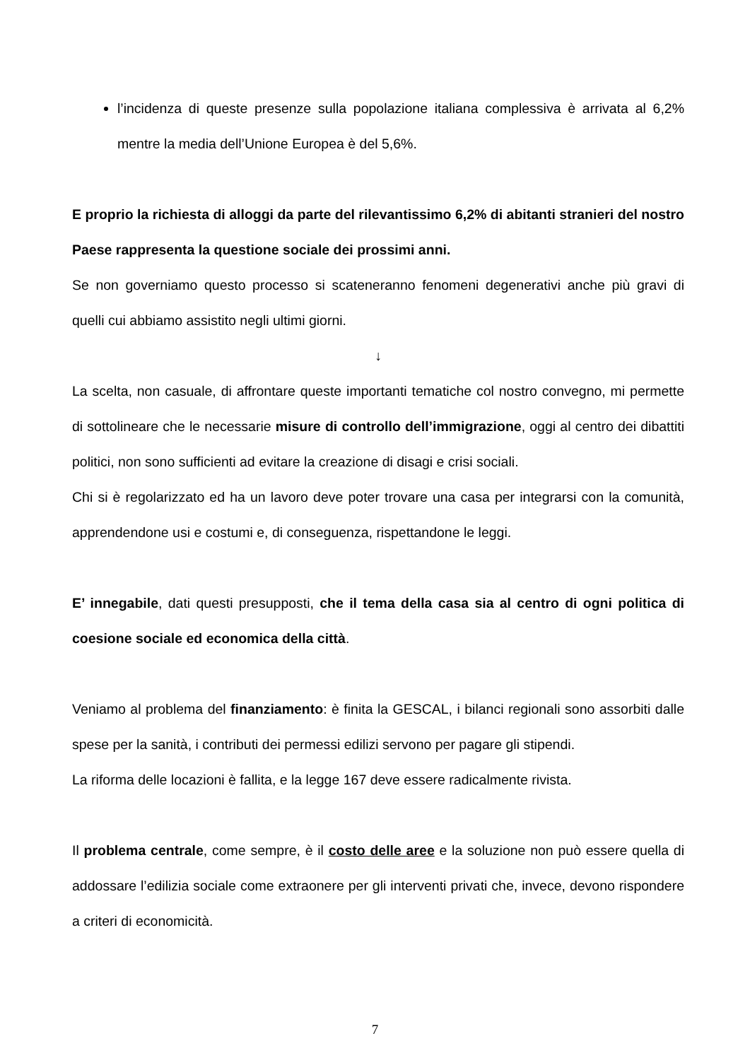l’incidenza di queste presenze sulla popolazione italiana complessiva è arrivata al 6,2% mentre la media dell’Unione Europea è del 5,6%.
E proprio la richiesta di alloggi da parte del rilevantissimo 6,2% di abitanti stranieri del nostro Paese rappresenta la questione sociale dei prossimi anni.
Se non governiamo questo processo si scateneranno fenomeni degenerativi anche più gravi di quelli cui abbiamo assistito negli ultimi giorni.
↓
La scelta, non casuale, di affrontare queste importanti tematiche col nostro convegno, mi permette di sottolineare che le necessarie misure di controllo dell’immigrazione, oggi al centro dei dibattiti politici, non sono sufficienti ad evitare la creazione di disagi e crisi sociali.
Chi si è regolarizzato ed ha un lavoro deve poter trovare una casa per integrarsi con la comunità, apprendendone usi e costumi e, di conseguenza, rispettandone le leggi.
E’ innegabile, dati questi presupposti, che il tema della casa sia al centro di ogni politica di coesione sociale ed economica della città.
Veniamo al problema del finanziamento: è finita la GESCAL, i bilanci regionali sono assorbiti dalle spese per la sanità, i contributi dei permessi edilizi servono per pagare gli stipendi.
La riforma delle locazioni è fallita, e la legge 167 deve essere radicalmente rivista.
Il problema centrale, come sempre, è il costo delle aree e la soluzione non può essere quella di addossare l’edilizia sociale come extraonere per gli interventi privati che, invece, devono rispondere a criteri di economicità.
7